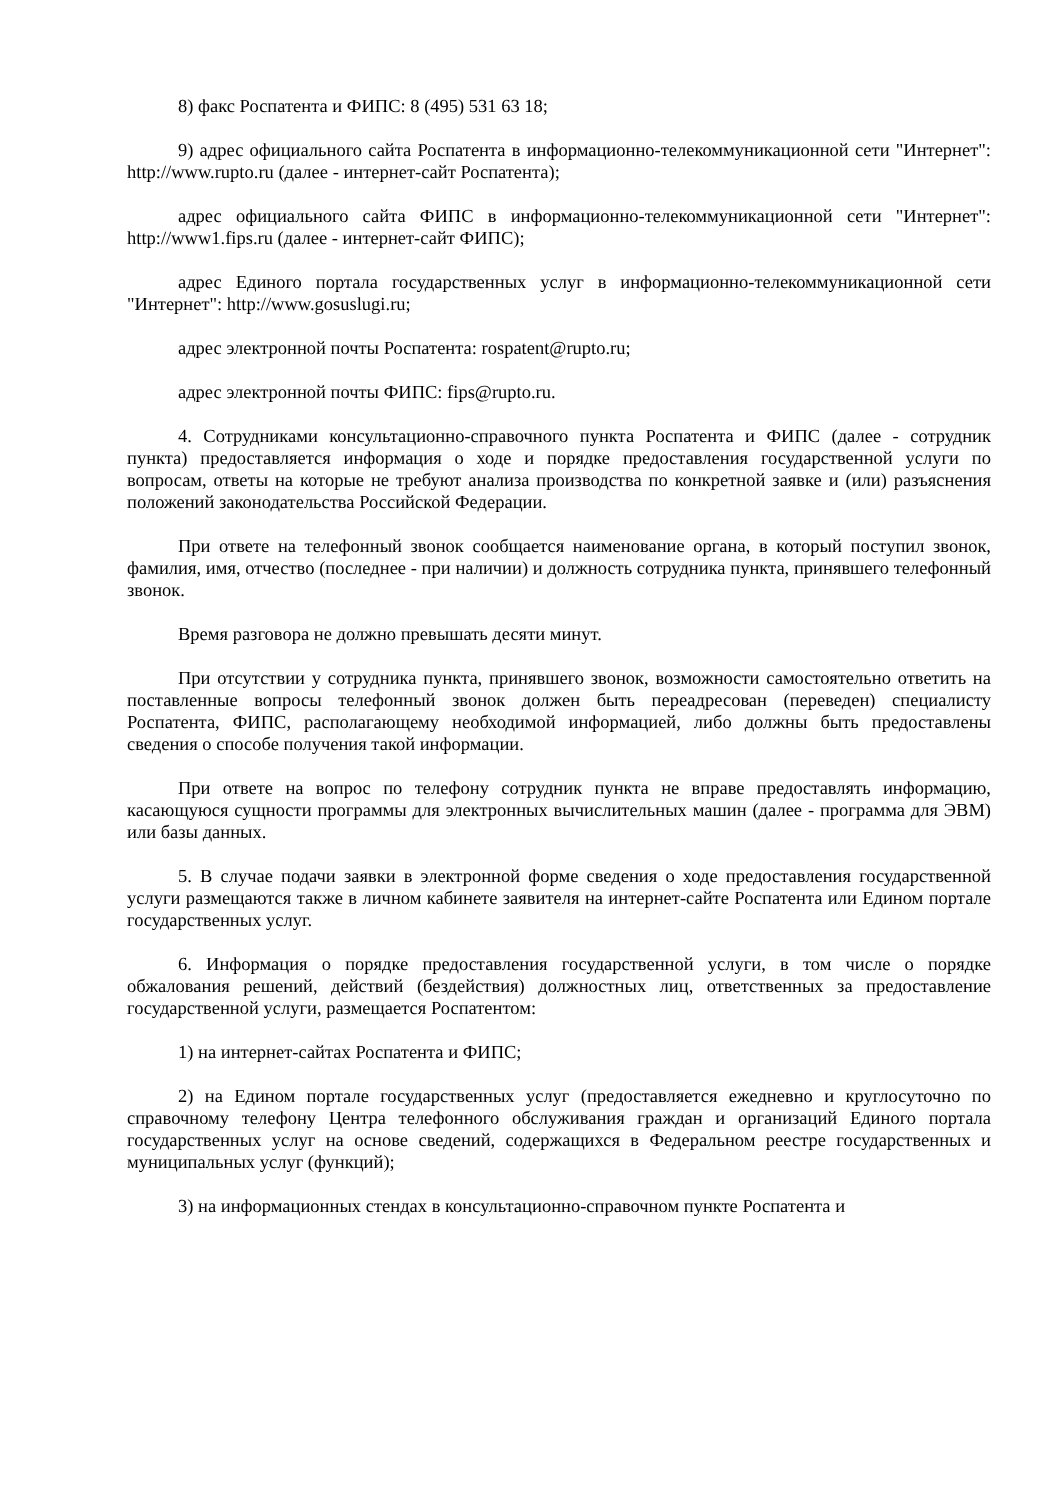8) факс Роспатента и ФИПС: 8 (495) 531 63 18;
9) адрес официального сайта Роспатента в информационно-телекоммуникационной сети "Интернет": http://www.rupto.ru (далее - интернет-сайт Роспатента);
адрес официального сайта ФИПС в информационно-телекоммуникационной сети "Интернет": http://www1.fips.ru (далее - интернет-сайт ФИПС);
адрес Единого портала государственных услуг в информационно-телекоммуникационной сети "Интернет": http://www.gosuslugi.ru;
адрес электронной почты Роспатента: rospatent@rupto.ru;
адрес электронной почты ФИПС: fips@rupto.ru.
4. Сотрудниками консультационно-справочного пункта Роспатента и ФИПС (далее - сотрудник пункта) предоставляется информация о ходе и порядке предоставления государственной услуги по вопросам, ответы на которые не требуют анализа производства по конкретной заявке и (или) разъяснения положений законодательства Российской Федерации.
При ответе на телефонный звонок сообщается наименование органа, в который поступил звонок, фамилия, имя, отчество (последнее - при наличии) и должность сотрудника пункта, принявшего телефонный звонок.
Время разговора не должно превышать десяти минут.
При отсутствии у сотрудника пункта, принявшего звонок, возможности самостоятельно ответить на поставленные вопросы телефонный звонок должен быть переадресован (переведен) специалисту Роспатента, ФИПС, располагающему необходимой информацией, либо должны быть предоставлены сведения о способе получения такой информации.
При ответе на вопрос по телефону сотрудник пункта не вправе предоставлять информацию, касающуюся сущности программы для электронных вычислительных машин (далее - программа для ЭВМ) или базы данных.
5. В случае подачи заявки в электронной форме сведения о ходе предоставления государственной услуги размещаются также в личном кабинете заявителя на интернет-сайте Роспатента или Едином портале государственных услуг.
6. Информация о порядке предоставления государственной услуги, в том числе о порядке обжалования решений, действий (бездействия) должностных лиц, ответственных за предоставление государственной услуги, размещается Роспатентом:
1) на интернет-сайтах Роспатента и ФИПС;
2) на Едином портале государственных услуг (предоставляется ежедневно и круглосуточно по справочному телефону Центра телефонного обслуживания граждан и организаций Единого портала государственных услуг на основе сведений, содержащихся в Федеральном реестре государственных и муниципальных услуг (функций);
3) на информационных стендах в консультационно-справочном пункте Роспатента и